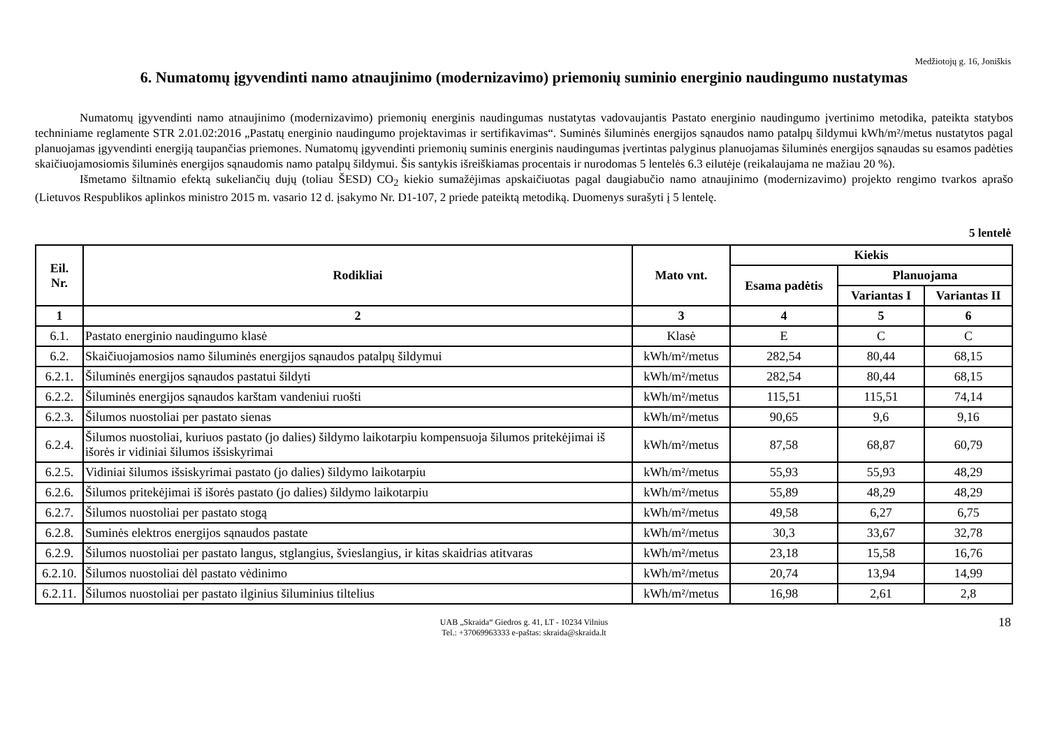Medžiotojų g. 16, Joniškis
6. Numatomų įgyvendinti namo atnaujinimo (modernizavimo) priemonių suminio energinio naudingumo nustatymas
Numatomų įgyvendinti namo atnaujinimo (modernizavimo) priemonių energinis naudingumas nustatytas vadovaujantis Pastato energinio naudingumo įvertinimo metodika, pateikta statybos techniniame reglamente STR 2.01.02:2016 „Pastatų energinio naudingumo projektavimas ir sertifikavimas“. Suminės šiluminės energijos sąnaudos namo patalpų šildymui kWh/m²/metus nustatytos pagal planuojamas įgyvendinti energiją taupančias priemones. Numatomų įgyvendinti priemonių suminis energinis naudingumas įvertintas palyginus planuojamas šiluminės energijos sąnaudas su esamos padėties skaičiuojamosiomis šiluminės energijos sąnaudomis namo patalpų šildymui. Šis santykis išreiškiamas procentais ir nurodomas 5 lentelės 6.3 eilutėje (reikalaujama ne mažiau 20 %).
Išmetamo šiltnamio efektą sukeliančių dujų (toliau ŠESD) CO<sub>2</sub> kiekio sumažėjimas apskaičiuotas pagal daugiabučio namo atnaujinimo (modernizavimo) projekto rengimo tvarkos aprašo (Lietuvos Respublikos aplinkos ministro 2015 m. vasario 12 d. įsakymo Nr. D1-107, 2 priede pateiktą metodiką. Duomenys surašyti į 5 lentelę.
5 lentelė
| Eil. Nr. | Rodikliai | Mato vnt. | Kiekis | | |
| --- | --- | --- | --- | --- | --- |
| | | | Esama padėtis | Planuojama | |
| | | | | Variantas I | Variantas II |
| 1 | 2 | 3 | 4 | 5 | 6 |
| 6.1. | Pastato energinio naudingumo klasė | Klasė | E | C | C |
| 6.2. | Skaičiuojamosios namo šiluminės energijos sąnaudos patalpų šildymui | kWh/m²/metus | 282,54 | 80,44 | 68,15 |
| 6.2.1. | Šiluminės energijos sąnaudos pastatui šildyti | kWh/m²/metus | 282,54 | 80,44 | 68,15 |
| 6.2.2. | Šiluminės energijos sąnaudos karštam vandeniui ruošti | kWh/m²/metus | 115,51 | 115,51 | 74,14 |
| 6.2.3. | Šilumos nuostoliai per pastato sienas | kWh/m²/metus | 90,65 | 9,6 | 9,16 |
| 6.2.4. | Šilumos nuostoliai, kuriuos pastato (jo dalies) šildymo laikotarpiu kompensuoja šilumos pritekėjimai iš išorės ir vidiniai šilumos išsiskyrimai | kWh/m²/metus | 87,58 | 68,87 | 60,79 |
| 6.2.5. | Vidiniai šilumos išsiskyrimai pastato (jo dalies) šildymo laikotarpiu | kWh/m²/metus | 55,93 | 55,93 | 48,29 |
| 6.2.6. | Šilumos pritekėjimai iš išorės pastato (jo dalies) šildymo laikotarpiu | kWh/m²/metus | 55,89 | 48,29 | 48,29 |
| 6.2.7. | Šilumos nuostoliai per pastato stogą | kWh/m²/metus | 49,58 | 6,27 | 6,75 |
| 6.2.8. | Suminės elektros energijos sąnaudos pastate | kWh/m²/metus | 30,3 | 33,67 | 32,78 |
| 6.2.9. | Šilumos nuostoliai per pastato langus, stglangius, švieslangius, ir kitas skaidrias atitvaras | kWh/m²/metus | 23,18 | 15,58 | 16,76 |
| 6.2.10. | Šilumos nuostoliai dėl pastato vėdinimo | kWh/m²/metus | 20,74 | 13,94 | 14,99 |
| 6.2.11. | Šilumos nuostoliai per pastato ilginius šiluminius tiltelius | kWh/m²/metus | 16,98 | 2,61 | 2,8 |
UAB „Skraida“ Giedros g. 41, LT - 10234 Vilnius
Tel.: +37069963333 e-paštas: skraida@skraida.lt
18